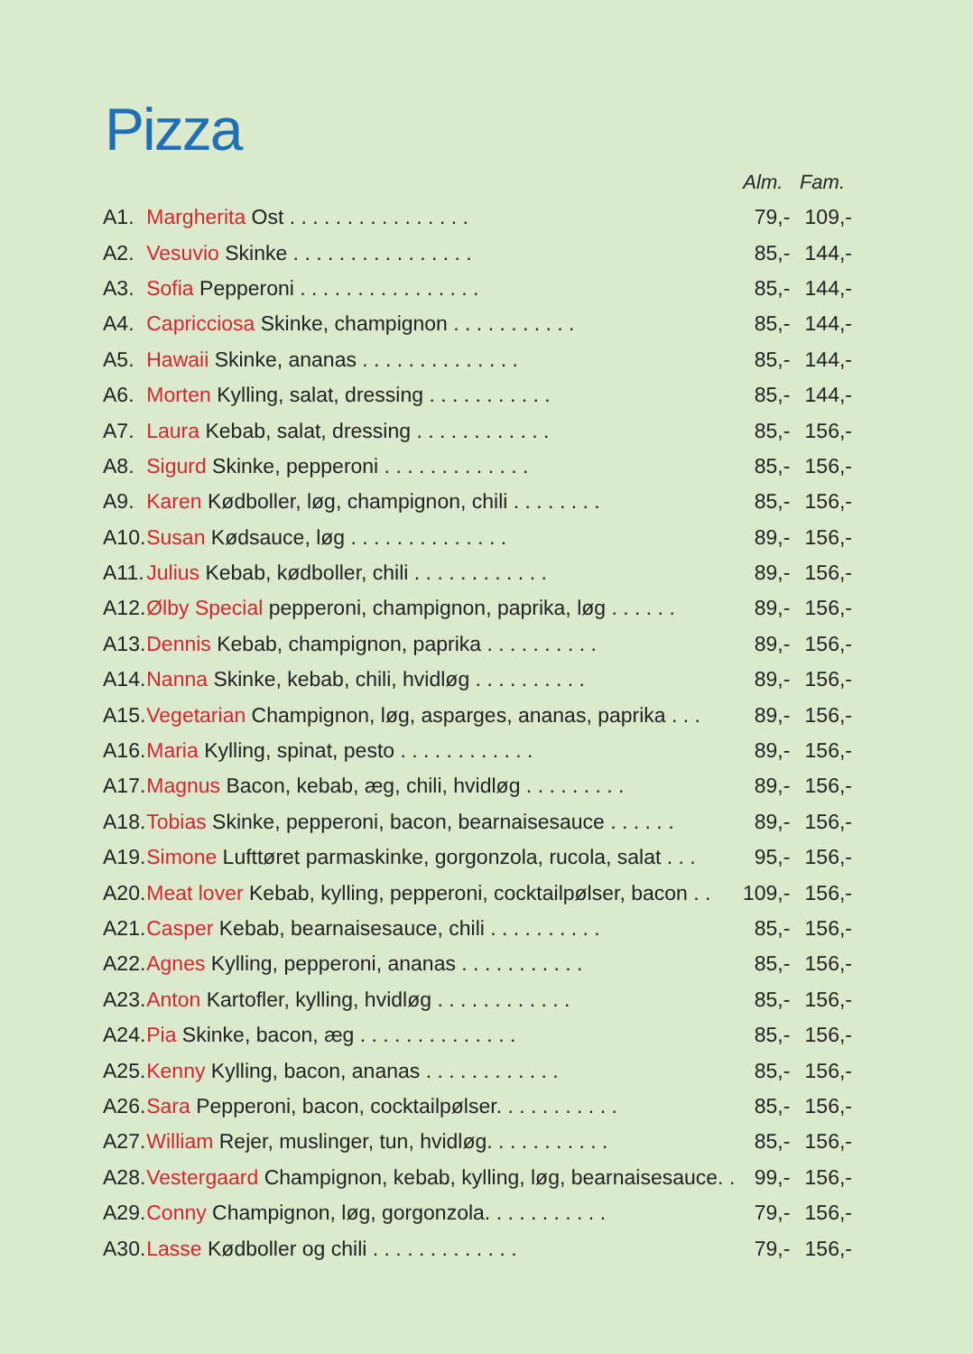Pizza
| | | Alm. | Fam. |
| --- | --- | --- | --- |
| A1. | Margherita Ost . . . . . . . . . . . . . . . . | 79,- | 109,- |
| A2. | Vesuvio Skinke . . . . . . . . . . . . . . . . | 85,- | 144,- |
| A3. | Sofia Pepperoni . . . . . . . . . . . . . . . . | 85,- | 144,- |
| A4. | Capricciosa Skinke, champignon . . . . . . . . . . . | 85,- | 144,- |
| A5. | Hawaii Skinke, ananas . . . . . . . . . . . . . . | 85,- | 144,- |
| A6. | Morten Kylling, salat, dressing . . . . . . . . . . . | 85,- | 144,- |
| A7. | Laura Kebab, salat, dressing . . . . . . . . . . . . | 85,- | 156,- |
| A8. | Sigurd Skinke, pepperoni . . . . . . . . . . . . . | 85,- | 156,- |
| A9. | Karen Kødboller, løg, champignon, chili . . . . . . . . | 85,- | 156,- |
| A10. | Susan Kødsauce, løg . . . . . . . . . . . . . . | 89,- | 156,- |
| A11. | Julius Kebab, kødboller, chili . . . . . . . . . . . . | 89,- | 156,- |
| A12. | Ølby Special pepperoni, champignon, paprika, løg . . . . . . | 89,- | 156,- |
| A13. | Dennis Kebab, champignon, paprika . . . . . . . . . . | 89,- | 156,- |
| A14. | Nanna Skinke, kebab, chili, hvidløg . . . . . . . . . . | 89,- | 156,- |
| A15. | Vegetarian Champignon, løg, asparges, ananas, paprika . . . | 89,- | 156,- |
| A16. | Maria Kylling, spinat, pesto . . . . . . . . . . . . | 89,- | 156,- |
| A17. | Magnus Bacon, kebab, æg, chili, hvidløg . . . . . . . . . | 89,- | 156,- |
| A18. | Tobias Skinke, pepperoni, bacon, bearnaisesauce . . . . . . | 89,- | 156,- |
| A19. | Simone Lufttøret parmaskinke, gorgonzola, rucola, salat . . . | 95,- | 156,- |
| A20. | Meat lover Kebab, kylling, pepperoni, cocktailpølser, bacon . . | 109,- | 156,- |
| A21. | Casper Kebab, bearnaisesauce, chili . . . . . . . . . . | 85,- | 156,- |
| A22. | Agnes Kylling, pepperoni, ananas . . . . . . . . . . . | 85,- | 156,- |
| A23. | Anton Kartofler, kylling, hvidløg . . . . . . . . . . . . | 85,- | 156,- |
| A24. | Pia Skinke, bacon, æg . . . . . . . . . . . . . . | 85,- | 156,- |
| A25. | Kenny Kylling, bacon, ananas . . . . . . . . . . . . | 85,- | 156,- |
| A26. | Sara Pepperoni, bacon, cocktailpølser. . . . . . . . . . . | 85,- | 156,- |
| A27. | William Rejer, muslinger, tun, hvidløg. . . . . . . . . . . | 85,- | 156,- |
| A28. | Vestergaard Champignon, kebab, kylling, løg, bearnaisesauce. . | 99,- | 156,- |
| A29. | Conny Champignon, løg, gorgonzola. . . . . . . . . . . | 79,- | 156,- |
| A30. | Lasse Kødboller og chili . . . . . . . . . . . . . | 79,- | 156,- |